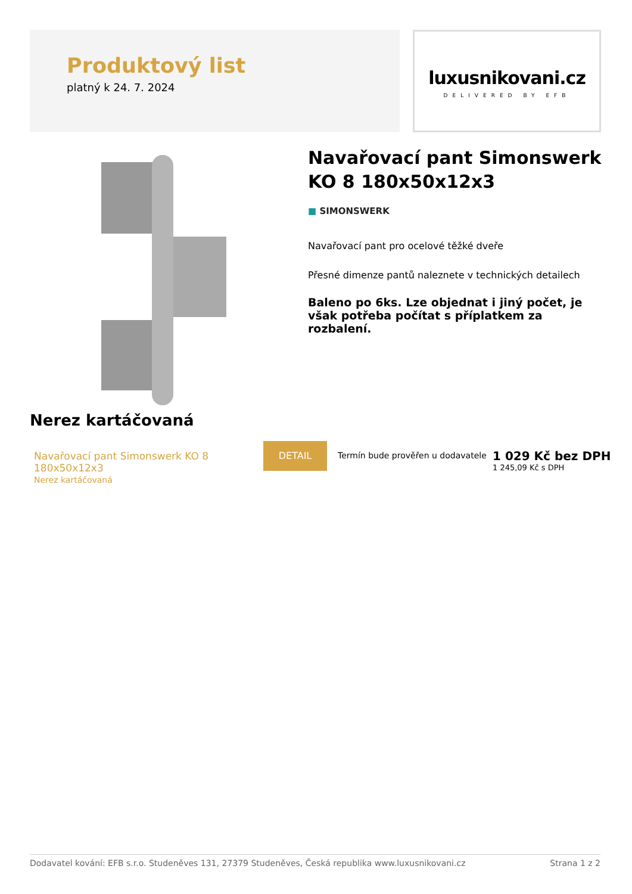Produktový list
platný k 24. 7. 2024
luxusnikovani.cz
DELIVERED BY EFB
Navařovací pant Simonswerk KO 8 180x50x12x3
■ SIMONSWERK
Navařovací pant pro ocelové těžké dveře
Přesné dimenze pantů naleznete v technických detailech
Baleno po 6ks. Lze objednat i jiný počet, je však potřeba počítat s příplatkem za rozbalení.
Nerez kartáčovaná
Navařovací pant Simonswerk KO 8 180x50x12x3
Nerez kartáčovaná
DETAIL
Termín bude prověřen u dodavatele
1 029 Kč bez DPH
1 245,09 Kč s DPH
Dodavatel kování: EFB s.r.o. Studeněves 131, 27379 Studeněves, Česká republika www.luxusnikovani.cz Strana 1 z 2